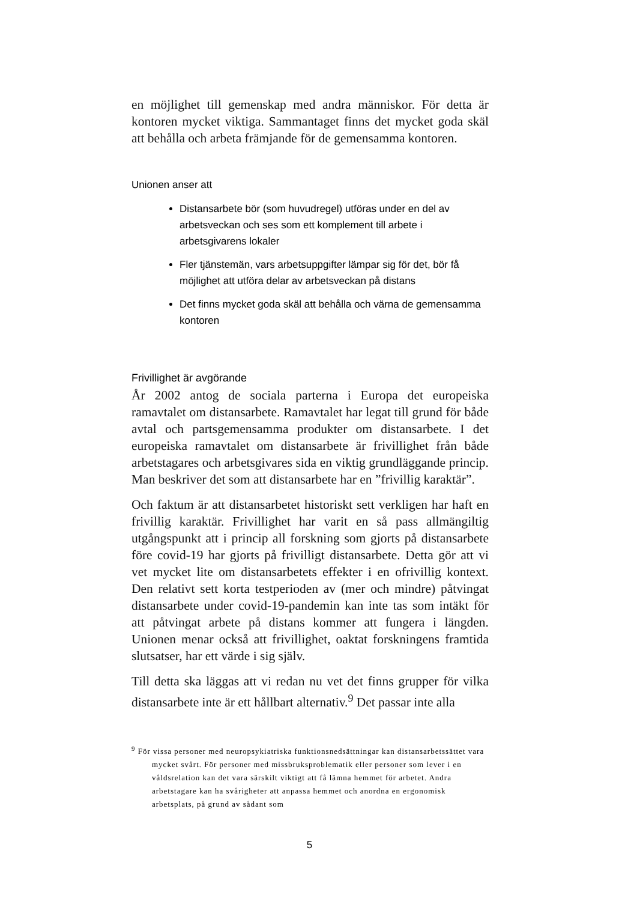en möjlighet till gemenskap med andra människor. För detta är kontoren mycket viktiga. Sammantaget finns det mycket goda skäl att behålla och arbeta främjande för de gemensamma kontoren.
Unionen anser att
Distansarbete bör (som huvudregel) utföras under en del av arbetsveckan och ses som ett komplement till arbete i arbetsgivarens lokaler
Fler tjänstemän, vars arbetsuppgifter lämpar sig för det, bör få möjlighet att utföra delar av arbetsveckan på distans
Det finns mycket goda skäl att behålla och värna de gemensamma kontoren
Frivillighet är avgörande
År 2002 antog de sociala parterna i Europa det europeiska ramavtalet om distansarbete. Ramavtalet har legat till grund för både avtal och partsgemensamma produkter om distansarbete. I det europeiska ramavtalet om distansarbete är frivillighet från både arbetstagares och arbetsgivares sida en viktig grundläggande princip. Man beskriver det som att distansarbete har en ”frivillig karaktär”.
Och faktum är att distansarbetet historiskt sett verkligen har haft en frivillig karaktär. Frivillighet har varit en så pass allmängiltig utgångspunkt att i princip all forskning som gjorts på distansarbete före covid-19 har gjorts på frivilligt distansarbete. Detta gör att vi vet mycket lite om distansarbetets effekter i en ofrivillig kontext. Den relativt sett korta testperioden av (mer och mindre) påtvingat distansarbete under covid-19-pandemin kan inte tas som intäkt för att påtvingat arbete på distans kommer att fungera i längden. Unionen menar också att frivillighet, oaktat forskningens framtida slutsatser, har ett värde i sig själv.
Till detta ska läggas att vi redan nu vet det finns grupper för vilka distansarbete inte är ett hållbart alternativ.<sup>9</sup> Det passar inte alla
<sup>9</sup> För vissa personer med neuropsykiatriska funktionsnedsättningar kan distansarbetssättet vara mycket svårt. För personer med missbruksproblematik eller personer som lever i en våldsrelation kan det vara särskilt viktigt att få lämna hemmet för arbetet. Andra arbetstagare kan ha svårigheter att anpassa hemmet och anordna en ergonomisk arbetsplats, på grund av sådant som
5